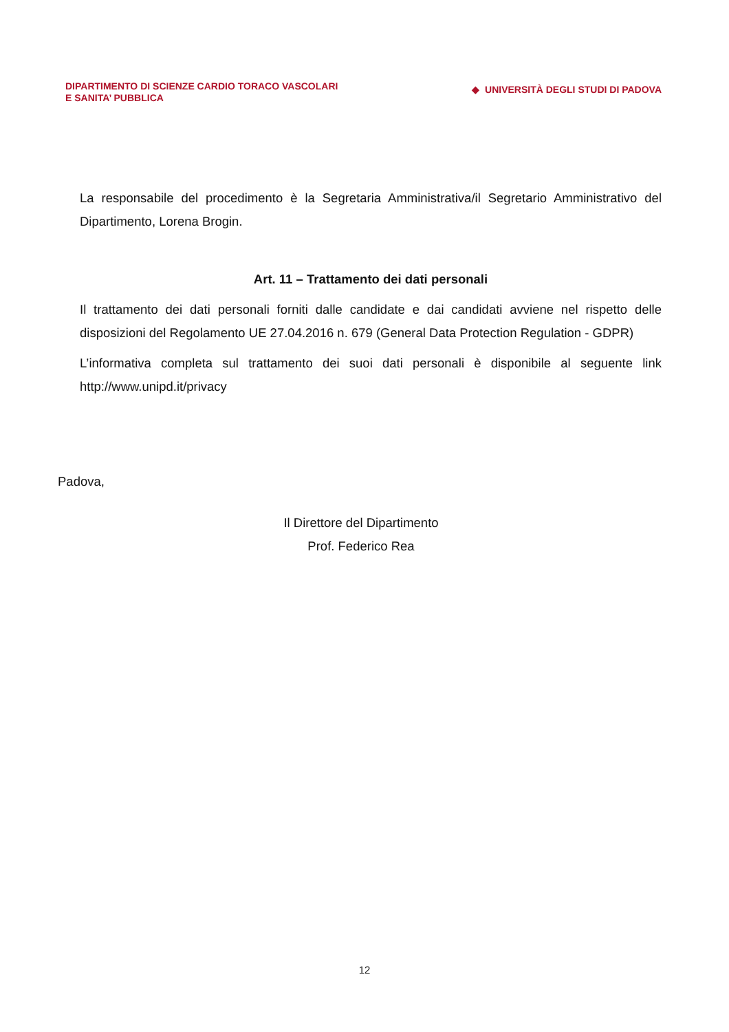DIPARTIMENTO DI SCIENZE CARDIO TORACO VASCOLARI
E SANITA’ PUBBLICA
◆ UNIVERSITÀ DEGLI STUDI DI PADOVA
La responsabile del procedimento è la Segretaria Amministrativa/il Segretario Amministrativo del Dipartimento, Lorena Brogin.
Art. 11 – Trattamento dei dati personali
Il trattamento dei dati personali forniti dalle candidate e dai candidati avviene nel rispetto delle disposizioni del Regolamento UE 27.04.2016 n. 679 (General Data Protection Regulation - GDPR)
L’informativa completa sul trattamento dei suoi dati personali è disponibile al seguente link http://www.unipd.it/privacy
Padova,
Il Direttore del Dipartimento
Prof. Federico Rea
12